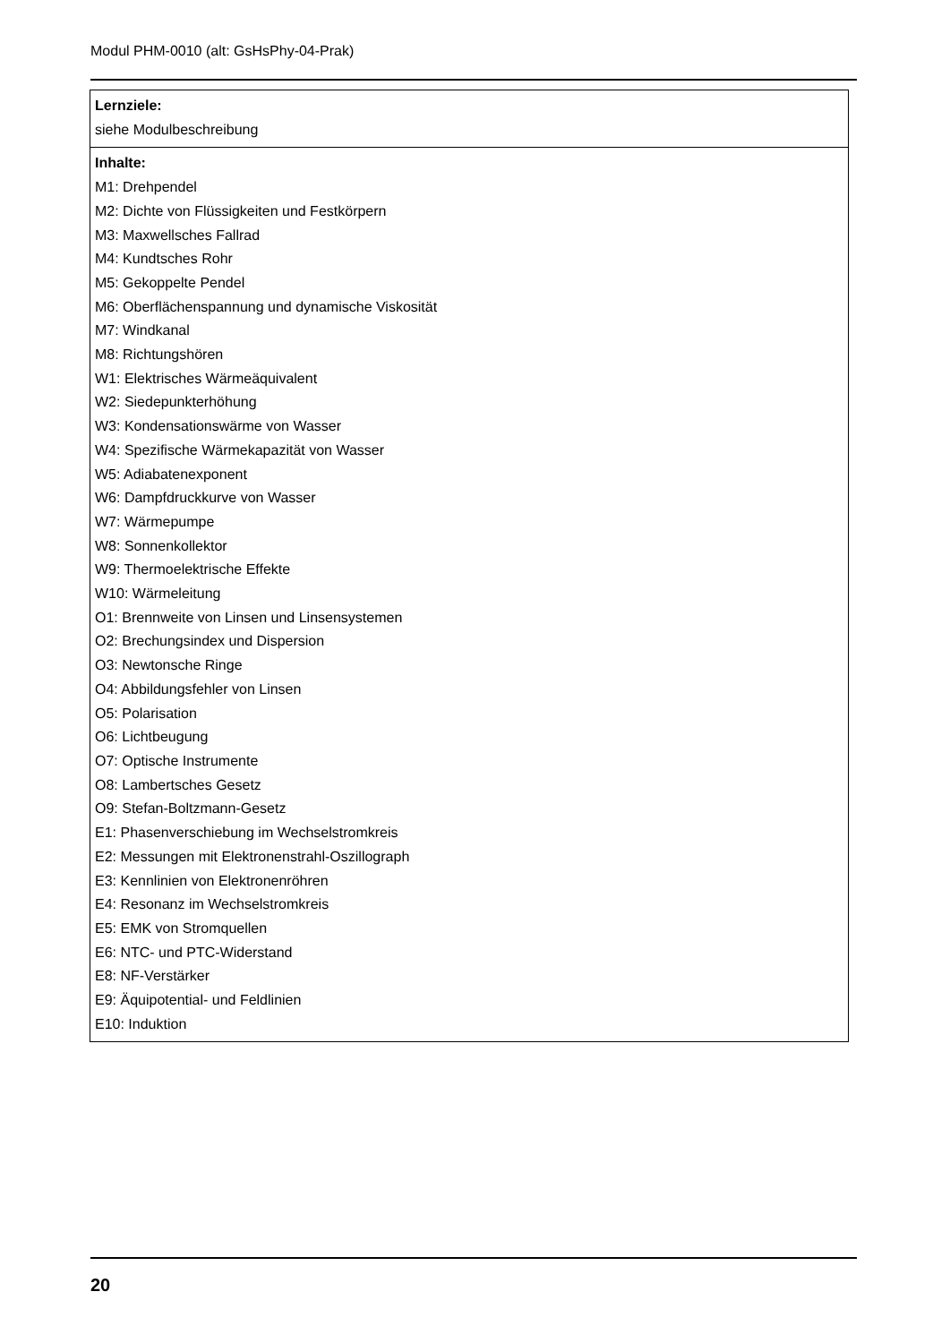Modul PHM-0010 (alt: GsHsPhy-04-Prak)
| Lernziele: siehe Modulbeschreibung |
| Inhalte: M1: Drehpendel M2: Dichte von Flüssigkeiten und Festkörpern M3: Maxwellsches Fallrad M4: Kundtsches Rohr M5: Gekoppelte Pendel M6: Oberflächenspannung und dynamische Viskosität M7: Windkanal M8: Richtungshören W1: Elektrisches Wärmeäquivalent W2: Siedepunkterhöhung W3: Kondensationswärme von Wasser W4: Spezifische Wärmekapazität von Wasser W5: Adiabatenexponent W6: Dampfdruckkurve von Wasser W7: Wärmepumpe W8: Sonnenkollektor W9: Thermoelektrische Effekte W10: Wärmeleitung O1: Brennweite von Linsen und Linsensystemen O2: Brechungsindex und Dispersion O3: Newtonsche Ringe O4: Abbildungsfehler von Linsen O5: Polarisation O6: Lichtbeugung O7: Optische Instrumente O8: Lambertsches Gesetz O9: Stefan-Boltzmann-Gesetz E1: Phasenverschiebung im Wechselstromkreis E2: Messungen mit Elektronenstrahl-Oszillograph E3: Kennlinien von Elektronenröhren E4: Resonanz im Wechselstromkreis E5: EMK von Stromquellen E6: NTC- und PTC-Widerstand E8: NF-Verstärker E9: Äquipotential- und Feldlinien E10: Induktion |
20